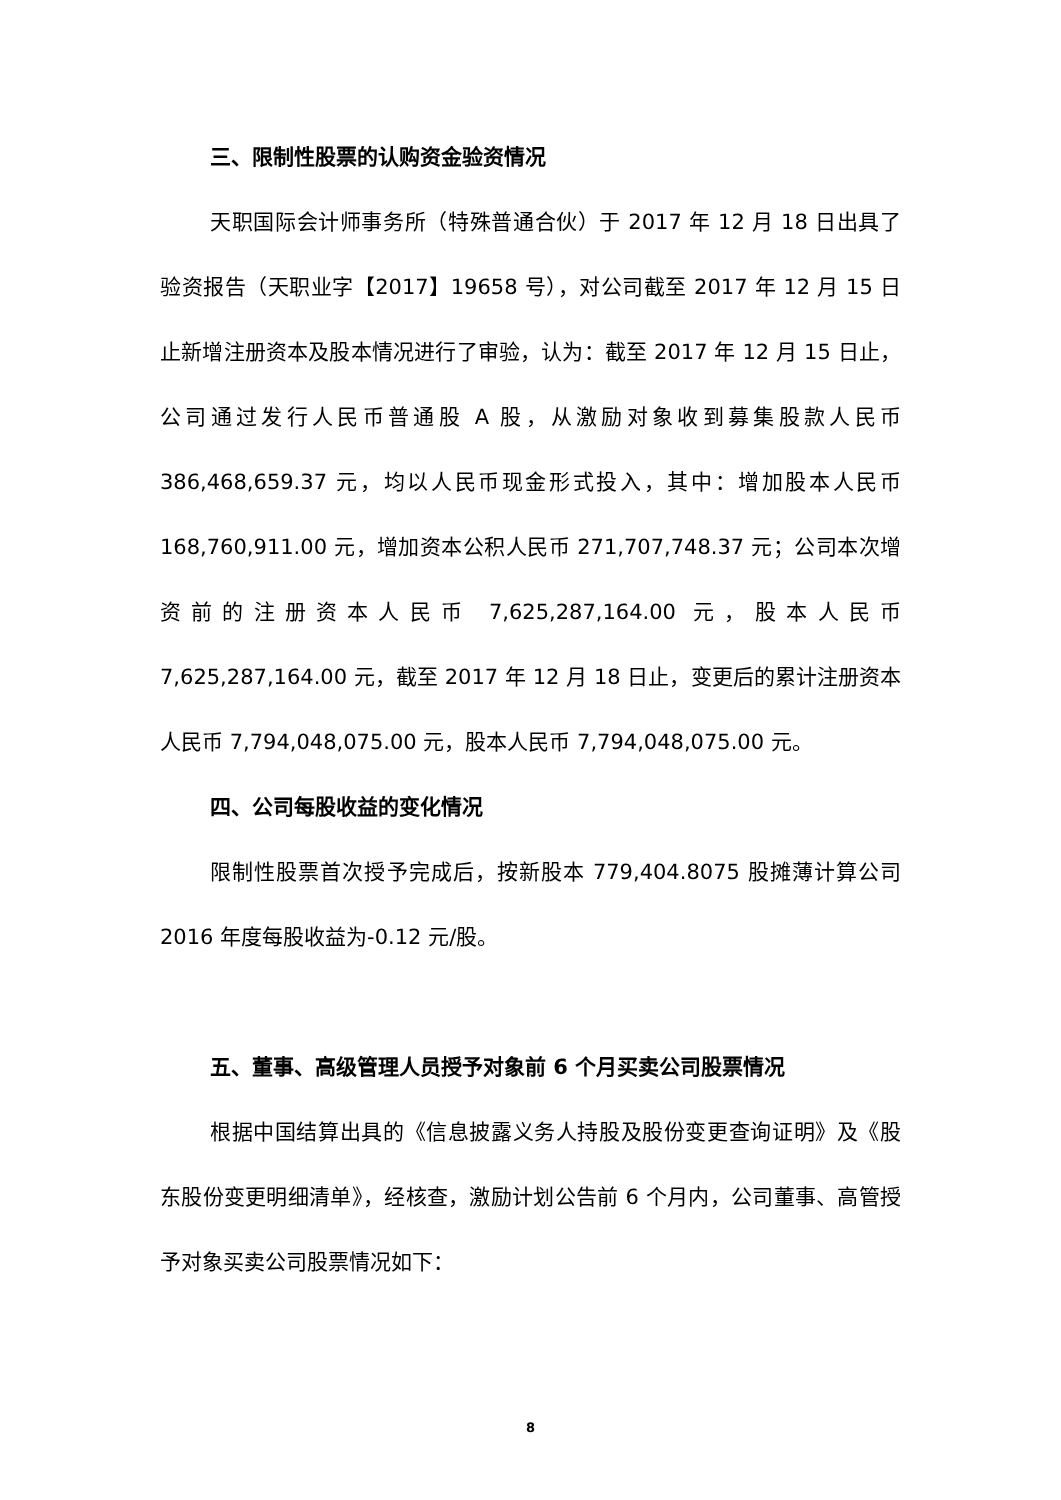三、限制性股票的认购资金验资情况
天职国际会计师事务所（特殊普通合伙）于 2017 年 12 月 18 日出具了验资报告（天职业字【2017】19658 号），对公司截至 2017 年 12 月 15 日止新增注册资本及股本情况进行了审验，认为：截至 2017 年 12 月 15 日止，公司通过发行人民币普通股 A 股，从激励对象收到募集股款人民币 386,468,659.37 元，均以人民币现金形式投入，其中：增加股本人民币 168,760,911.00 元，增加资本公积人民币 271,707,748.37 元；公司本次增资前的注册资本人民币 7,625,287,164.00 元，股本人民币 7,625,287,164.00 元，截至 2017 年 12 月 18 日止，变更后的累计注册资本人民币 7,794,048,075.00 元，股本人民币 7,794,048,075.00 元。
四、公司每股收益的变化情况
限制性股票首次授予完成后，按新股本 779,404.8075 股摊薄计算公司 2016 年度每股收益为-0.12 元/股。
五、董事、高级管理人员授予对象前 6 个月买卖公司股票情况
根据中国结算出具的《信息披露义务人持股及股份变更查询证明》及《股东股份变更明细清单》，经核查，激励计划公告前 6 个月内，公司董事、高管授予对象买卖公司股票情况如下：
8